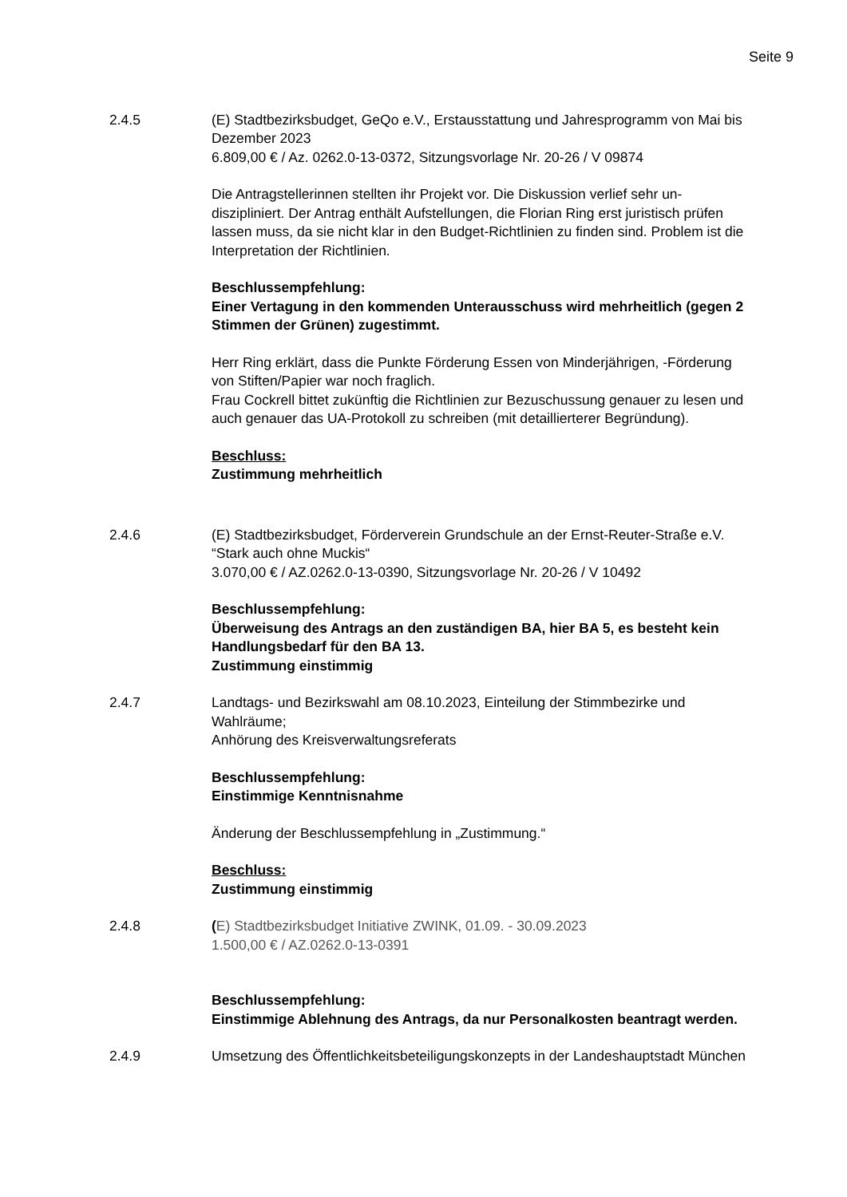Seite 9
2.4.5 (E) Stadtbezirksbudget, GeQo e.V., Erstausstattung und Jahresprogramm von Mai bis Dezember 2023
6.809,00 € / Az. 0262.0-13-0372, Sitzungsvorlage Nr. 20-26 / V 09874
Die Antragstellerinnen stellten ihr Projekt vor. Die Diskussion verlief sehr un-diszipliniert. Der Antrag enthält Aufstellungen, die Florian Ring erst juristisch prüfen lassen muss, da sie nicht klar in den Budget-Richtlinien zu finden sind. Problem ist die Interpretation der Richtlinien.
Beschlussempfehlung:
Einer Vertagung in den kommenden Unterausschuss wird mehrheitlich (gegen 2 Stimmen der Grünen) zugestimmt.
Herr Ring erklärt, dass die Punkte Förderung Essen von Minderjährigen, -Förderung von Stiften/Papier war noch fraglich.
Frau Cockrell bittet zukünftig die Richtlinien zur Bezuschussung genauer zu lesen und auch genauer das UA-Protokoll zu schreiben (mit detaillierterer Begründung).
Beschluss:
Zustimmung mehrheitlich
2.4.6 (E) Stadtbezirksbudget, Förderverein Grundschule an der Ernst-Reuter-Straße e.V.
“Stark auch ohne Muckis“
3.070,00 € / AZ.0262.0-13-0390, Sitzungsvorlage Nr. 20-26 / V 10492
Beschlussempfehlung:
Überweisung des Antrags an den zuständigen BA, hier BA 5, es besteht kein Handlungsbedarf für den BA 13.
Zustimmung einstimmig
2.4.7 Landtags- und Bezirkswahl am 08.10.2023, Einteilung der Stimmbezirke und Wahlräume;
Anhörung des Kreisverwaltungsreferats
Beschlussempfehlung:
Einstimmige Kenntnisnahme
Änderung der Beschlussempfehlung in „Zustimmung.“
Beschluss:
Zustimmung einstimmig
2.4.8 (E) Stadtbezirksbudget Initiative ZWINK, 01.09. - 30.09.2023
1.500,00 € / AZ.0262.0-13-0391
Beschlussempfehlung:
Einstimmige Ablehnung des Antrags, da nur Personalkosten beantragt werden.
2.4.9 Umsetzung des Öffentlichkeitsbeteiligungskonzepts in der Landeshauptstadt München